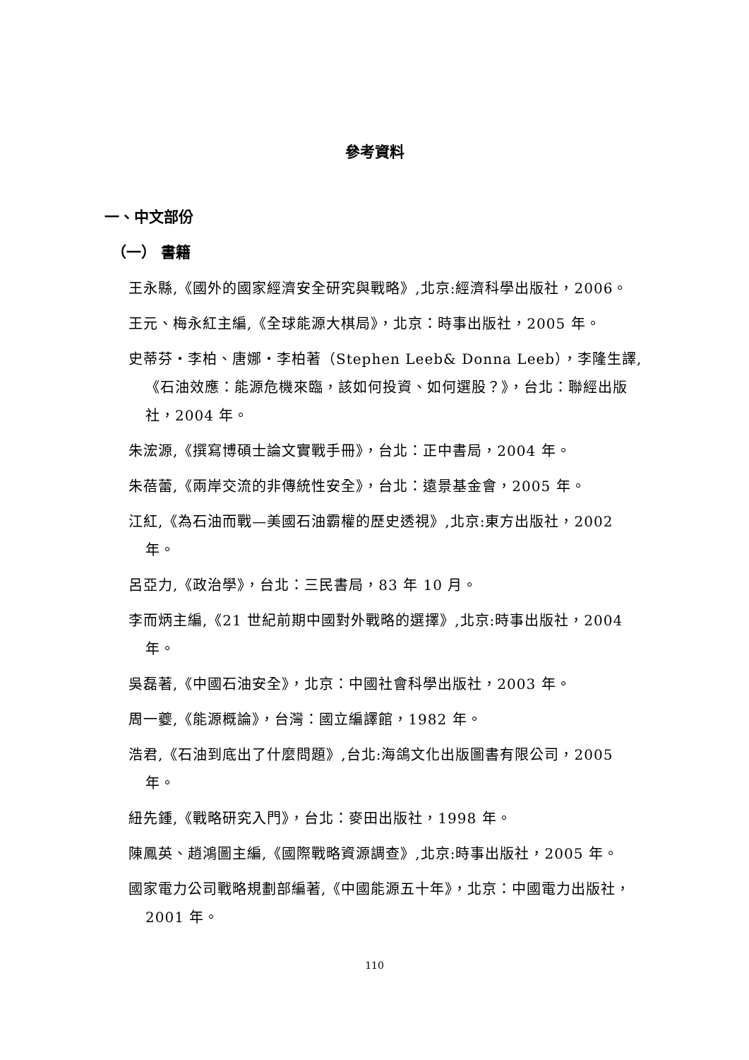參考資料
一、中文部份
（一） 書籍
王永縣,《國外的國家經濟安全研究與戰略》,北京:經濟科學出版社，2006。
王元、梅永紅主編,《全球能源大棋局》，北京：時事出版社，2005 年。
史蒂芬・李柏、唐娜・李柏著（Stephen Leeb& Donna Leeb），李隆生譯,《石油效應：能源危機來臨，該如何投資、如何選股？》，台北：聯經出版社，2004 年。
朱浤源,《撰寫博碩士論文實戰手冊》，台北：正中書局，2004 年。
朱蓓蕾,《兩岸交流的非傳統性安全》，台北：遠景基金會，2005 年。
江紅,《為石油而戰—美國石油霸權的歷史透視》,北京:東方出版社，2002 年。
呂亞力,《政治學》，台北：三民書局，83 年 10 月。
李而炳主編,《21 世紀前期中國對外戰略的選擇》,北京:時事出版社，2004 年。
吳磊著,《中國石油安全》，北京：中國社會科學出版社，2003 年。
周一夔,《能源概論》，台灣：國立編譯館，1982 年。
浩君,《石油到底出了什麼問題》,台北:海鴿文化出版圖書有限公司，2005 年。
紐先鍾,《戰略研究入門》，台北：麥田出版社，1998 年。
陳鳳英、趙鴻圖主編,《國際戰略資源調查》,北京:時事出版社，2005 年。
國家電力公司戰略規劃部編著,《中國能源五十年》，北京：中國電力出版社，2001 年。
110